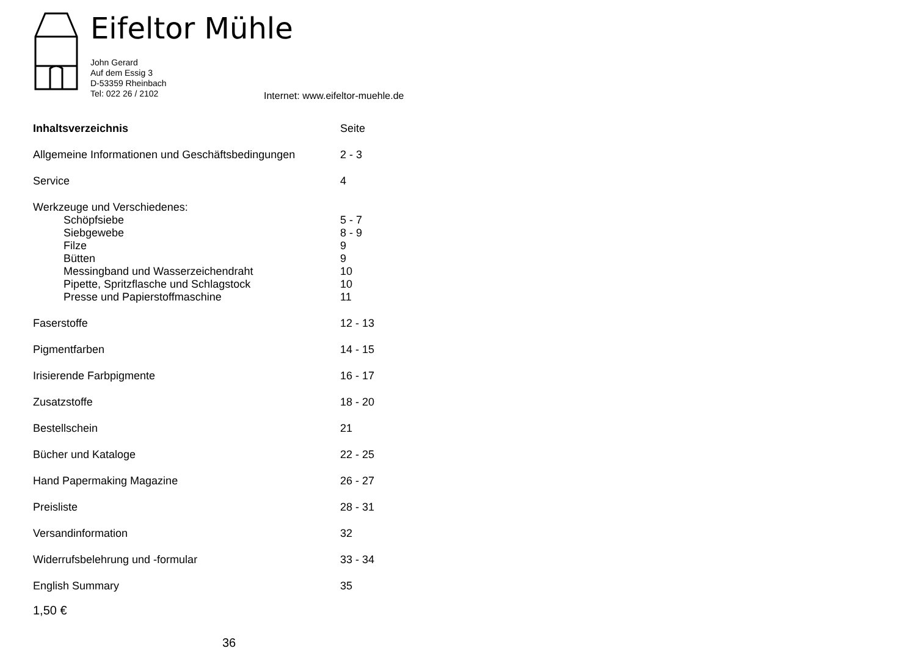Eifeltor Mühle
John Gerard
Auf dem Essig 3
D-53359 Rheinbach
Tel: 022 26 / 2102
Internet: www.eifeltor-muehle.de
| Inhaltsverzeichnis | Seite |
| Allgemeine Informationen und Geschäftsbedingungen | 2 - 3 |
| Service | 4 |
| Werkzeuge und Verschiedenes: | |
| Schöpfsiebe | 5 - 7 |
| Siebgewebe | 8 - 9 |
| Filze | 9 |
| Bütten | 9 |
| Messingband und Wasserzeichendraht | 10 |
| Pipette, Spritzflasche und Schlagstock | 10 |
| Presse und Papierstoffmaschine | 11 |
| Faserstoffe | 12 - 13 |
| Pigmentfarben | 14 - 15 |
| Irisierende Farbpigmente | 16 - 17 |
| Zusatzstoffe | 18 - 20 |
| Bestellschein | 21 |
| Bücher und Kataloge | 22 - 25 |
| Hand Papermaking Magazine | 26 - 27 |
| Preisliste | 28 - 31 |
| Versandinformation | 32 |
| Widerrufsbelehrung und -formular | 33 - 34 |
| English Summary | 35 |
1,50 €
36